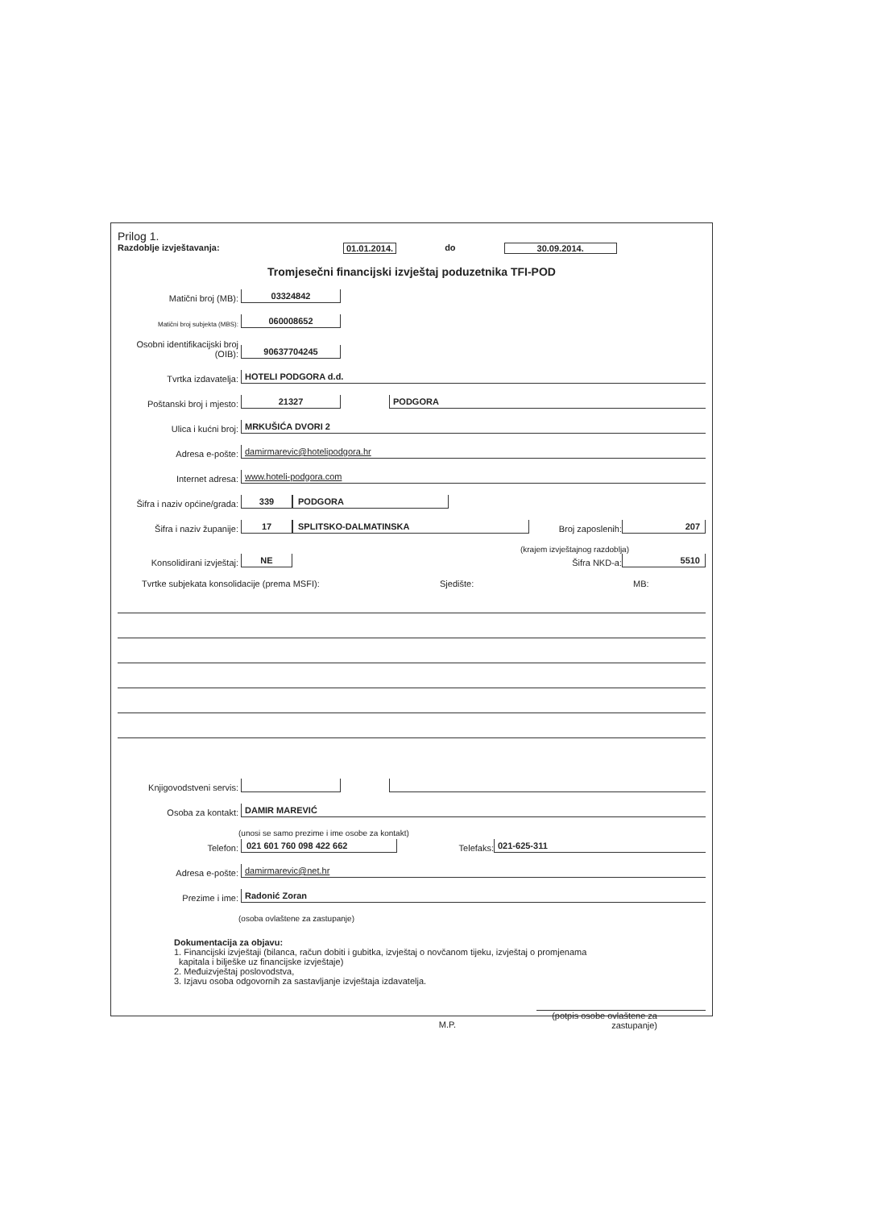Prilog 1.
Razdoblje izvještavanja: 01.01.2014. do 30.09.2014.
Tromjesečni financijski izvještaj poduzetnika TFI-POD
Matični broj (MB): 03324842
Matični broj subjekta (MBS): 060008652
Osobni identifikacijski broj (OIB): 90637704245
Tvrtka izdavatelja: HOTELI PODGORA d.d.
Poštanski broj i mjesto: 21327 PODGORA
Ulica i kućni broj: MRKUŠIĆA DVORI 2
Adresa e-pošte: damirmarevic@hotelipodgora.hr
Internet adresa: www.hoteli-podgora.com
Šifra i naziv općine/grada: 339 PODGORA
Šifra i naziv županije: 17 SPLITSKO-DALMATINSKA Broj zaposlenih: 207
(krajem izvještajnog razdoblja)
Konsolidirani izvještaj: NE Šifra NKD-a: 5510
Tvrtke subjekata konsolidacije (prema MSFI): Sjedište: MB:
Knjigovodstveni servis:
Osoba za kontakt: DAMIR MAREVIĆ
(unosi se samo prezime i ime osobe za kontakt)
Telefon: 021 601 760 098 422 662 Telefaks: 021-625-311
Adresa e-pošte: damirmarevic@net.hr
Prezime i ime: Radonić Zoran
(osoba ovlaštene za zastupanje)
Dokumentacija za objavu:
1. Financijski izvještaji (bilanca, račun dobiti i gubitka, izvještaj o novčanom tijeku, izvještaj o promjenama
kapitala i bilješke uz financijske izvještaje)
2. Međuizvještaj poslovodstva,
3. Izjavu osoba odgovornih za sastavljanje izvještaja izdavatelja.
M.P. (potpis osobe ovlaštene za zastupanje)